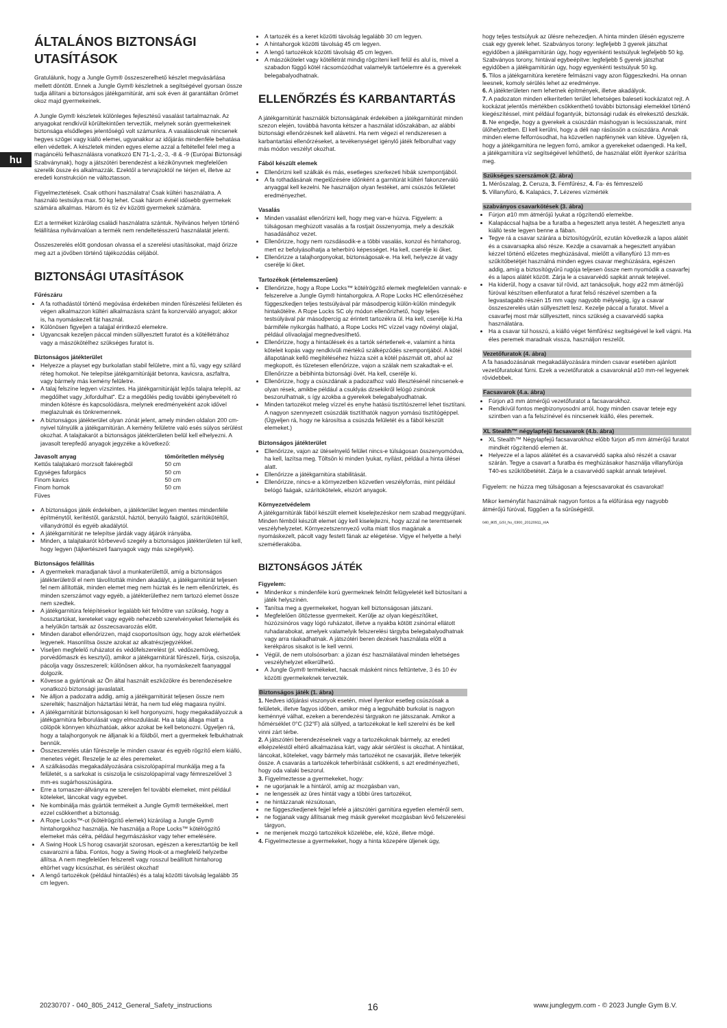hu
ÁLTALÁNOS BIZTONSÁGI UTASÍTÁSOK
Gratulálunk, hogy a Jungle Gym® összeszerelhető készlet megvásárlása mellett döntött. Ennek a Jungle Gym® készletnek a segítségével gyorsan össze tudja állítani a biztonságos játékgarnitúrát, ami sok éven át garantáltan örömet okoz majd gyermekeinek.
A Jungle Gym® készletek különleges fejlesztésű vasalást tartalmaznak. Az anyagokat rendkívül körültekintően terveztük, melynek során gyermekeinek biztonsága elsődleges jelentőségű volt számunkra. A vasalásoknak nincsenek hegyes szögei vagy kiálló elemei, ugyanakkor az időjárás mindenféle behatása ellen védettek. A készletek minden egyes eleme azzal a feltétellel felel meg a magáncélú felhasználásra vonatkozó EN 71-1,-2,-3, -8 & -9 (Európai Biztonsági Szabványnak), hogy a játszótéri berendezést a kézikönyvnek megfelelően szerelik össze és alkalmazzák. Ezektől a tervrajzoktól ne térjen el, illetve az eredeti konstrukción ne változtasson.
Figyelmeztetések. Csak otthoni használatra! Csak kültéri használatra. A használó testsúlya max. 50 kg lehet. Csak három évnél idősebb gyermekek számára alkalmas. Három és tíz év közötti gyermekek számára.
Ezt a terméket kizárólag családi használatra szántuk. Nyilvános helyen történő felállítása nyilvánvalóan a termék nem rendeltetésszerű használatát jelenti.
Összeszerelés előtt gondosan olvassa el a szerelési utasításokat, majd őrizze meg azt a jövőben történő tájékozódás céljából.
BIZTONSÁGI UTASÍTÁSOK
Fűrészáru
A fa rothadástól történő megóvása érdekében minden fűrészelési felületen és végen alkalmazzon kültéri alkalmazásra szánt fa konzerváló anyagot; akkor is, ha nyomáskezelt fát használ.
Különösen figyeljen a talajjal érintkező elemekre.
Ugyancsak kezeljen páccal minden süllyesztett furatot és a kötéllétrához vagy a mászókötélhez szükséges furatot is.
Biztonságos játékterület
Helyezze a playset egy burkolatlan stabil felületre, mint a fű, vagy egy szilárd réteg homokot. Ne telepítse játékgarnitúráját betonra, kavicsra, aszfaltra, vagy bármely más kemény felületre.
A talaj felszíne legyen vízszintes. Ha játékgarnitúráját lejtős talajra telepíti, az megdőlhet vagy „kifordulhat". Ez a megdőlés pedig további igénybevételt ró minden kötésre és kapcsolódásra, melynek eredményeként azok idővel meglazulnak és tönkremennek.
A biztonságos játékterület olyan zónát jelent, amely minden oldalon 200 cm-nyivel túlnyúlik a játékgarnitúrán. A kemény felületre való esés súlyos sérülést okozhat. A talajtakarót a biztonságos játékterületen belül kell elhelyezni. A javasolt terepfedő anyagok jegyzéke a következő:
| Javasolt anyag | tömörítetlen mélység |
| --- | --- |
| Kettős talajtakaró morzsolt fakéregből | 50 cm |
| Egységes faforgács | 50 cm |
| Finom kavics | 50 cm |
| Finom homok | 50 cm |
| Füves | |
A biztonságos játék érdekében, a játékterület legyen mentes mindenféle építménytől, kerítéstől, garázstól, háztól, benyúló faágtól, szárítókötéltől, villanydróttól és egyéb akadálytól.
A játékgarnitúrát ne telepítse járdák vagy átjárók irányába.
Minden, a talajtakarót körbevevő szegély a biztonságos játékterületen túl kell, hogy legyen (tájkertészeti faanyagok vagy más szegélyek).
Biztonságos felállítás
A gyermekek maradjanak távol a munkaterülettől, amíg a biztonságos játékterületről el nem távolították minden akadályt, a játékgarnitúrát teljesen fel nem állították, minden elemet meg nem húztak és le nem ellenőriztek, és minden szerszámot vagy egyéb, a játékterülethez nem tartozó elemet össze nem szedtek.
A játékgarnitúra felépítésekor legalább két felnőttre van szükség, hogy a hossztartókat, kereteket vagy egyéb nehezebb szerelvényeket felemeljék és a helyükön tartsák az összecsavarozás előtt.
Minden darabot ellenőrizzen, majd csoportosítson úgy, hogy azok elérhetőek legyenek. Hasonlítsa össze azokat az alkatrészjegyzékkel.
Viseljen megfelelő ruházatot és védőfelszerelést (pl. védőszemüveg, porvédőmaszk és kesztyű), amikor a játékgarnitúrát fűrészeli, fúrja, csiszolja, pácolja vagy összeszereli; különösen akkor, ha nyomáskezelt faanyaggal dolgozik.
Kövesse a gyártónak az Ön által használt eszközökre és berendezésekre vonatkozó biztonsági javaslatait.
Ne álljon a padozatra addig, amíg a játékgarnitúrát teljesen össze nem szerelték; használjon háztartási létrát, ha nem tud elég magasra nyúlni.
A játékgarnitúrát biztonságosan ki kell horgonyozni, hogy megakadályozzuk a játékgarnitúra felborulását vagy elmozdulását. Ha a talaj állaga miatt a cölöpök könnyen kihúzhatóak, akkor azokat be kell betonozni. Ügyeljen rá, hogy a talajhorgonyok ne álljanak ki a földből, mert a gyermekek felbukhatnak bennük.
Összeszerelés után fűrészelje le minden csavar és egyéb rögzítő elem kiálló, menetes végét. Reszelje le az éles peremeket.
A szálkásodás megakadályozására csiszolópapírral munkálja meg a fa felületét, s a sarkokat is csiszolja le csiszolópapírral vagy fémreszelővel 3 mm-es sugárhosszúságúra.
Erre a tornaszer-állványra ne szereljen fel további elemeket, mint például köteleket, láncokat vagy egyebet.
Ne kombinálja más gyártók termékeit a Jungle Gym® termékekkel, mert ezzel csökkenthet a biztonság.
A Rope Locks™-ot (kötélrögzítő elemek) kizárólag a Jungle Gym® hintahorgokhoz használja. Ne használja a Rope Locks™ kötélrögzítő elemeket más célra, például hegymászáskor vagy teher emelésére.
A Swing Hook LS horog csavarját szorosan, egészen a keresztartóig be kell csavarozni a fába. Fontos, hogy a Swing Hook-ot a megfelelő helyzetbe állítsa. A nem megfelelően felszerelt vagy rosszul beállított hintahorog eltörhet vagy kicsúszhat, és sérülést okozhat!
A lengő tartozékok (például hintaülés) és a talaj közötti távolság legalább 35 cm legyen.
A tartozék és a keret közötti távolság legalább 30 cm legyen.
A hintahorgok közötti távolság 45 cm legyen.
A lengő tartozékok közötti távolság 45 cm legyen.
A mászókötelet vagy kötéllétrát mindig rögzíteni kell felül és alul is, mivel a szabadon függő kötél rácsomózódhat valamelyik tartóelemre és a gyerekek belegabalyodhatnak.
ELLENŐRZÉS ÉS KARBANTARTÁS
A játékgarnitúrát használók biztonságának érdekében a játékgarnitúrát minden szezon elején, továbbá havonta kétszer a használat időszakában, az alábbi biztonsági ellenőrzésnek kell alávetni. Ha nem végezi el rendszeresen a karbantartási ellenőrzéseket, a tevékenységet igénylő játék felborulhat vagy más módon veszélyt okozhat.
Fából készült elemek
Ellenőrizni kell szálkák és más, esetleges szerkezeti hibák szempontjából.
A fa rothadásának megelőzésére időnként a garnitúrát kültéri fakonzerváló anyaggal kell kezelni. Ne használjon olyan festéket, ami csúszós felületet eredményezhet.
Vasalás
Minden vasalást ellenőrizni kell, hogy meg van-e húzva. Figyelem: a túlságosan meghúzott vasalás a fa rostjait összenyomja, mely a deszkák hasadásához vezet.
Ellenőrizze, hogy nem rozsdásodik-e a többi vasalás, konzol és hintahorog, mert ez befolyásolhatja a teherbíró képességet. Ha kell, cserélje ki őket.
Ellenőrizze a talajhorgonyokat, biztonságosak-e. Ha kell, helyezze át vagy cserélje ki őket.
Tartozékok (értelemszerűen)
Ellenőrizze, hogy a Rope Locks™ kötélrögzítő elemek megfelelően vannak- e felszerelve a Jungle Gym® hintahorgokra. A Rope Locks HC ellenőrzéséhez függeszkedjen teljes testsúlyával pár másodpercig külön-külön mindegyik hintakötélre. A Rope Locks SC oly módon ellenőrizhető, hogy teljes testsúlyával pár másodpercig az érintett tartozékra ül. Ha kell, cserélje ki.Ha bármiféle nyikorgás hallható, a Rope Locks HC vízzel vagy növényi olajjal, például olívaolajjal megnedvesíthető.
Ellenőrizze, hogy a hintaülések és a tartók sértetlenek-e, valamint a hinta köteleit kopás vagy rendkívüli mértékű szálképződés szempontjából. A kötél állapotának kellő megítéléséhez húzza szét a kötél pászmáit ott, ahol az megkopott, és tüzetesen ellenőrizze, vajon a szálak nem szakadtak-e el. Ellenőrizze a bébihinta biztonsági övét. Ha kell, cserélje ki.
Ellenőrizze, hogy a csúszdának a padozathoz való illesztésénél nincsenek-e olyan rések, amikbe például a csuklyás dzsekikről lelógó zsinórok beszorulhatnak, s így azokba a gyerekek belegabalyodhatnak.
Minden tartozékot meleg vízzel és enyhe hatású tisztítószerrel lehet tisztítani. A nagyon szennyezett csúszdák tisztíthatók nagyon yomású tisztítógéppel. (Ügyeljen rá, hogy ne károsítsa a csúszda felületét és a fából készült elemeket.)
Biztonságos játékterület
Ellenőrizze, vajon az ütéselnyelő felület nincs-e túlságosan összenyomódva, ha kell, lazítsa meg. Töltsön ki minden lyukat, nyílást, például a hinta ülései alatt.
Ellenőrizze a játékgarnitúra stabilitását.
Ellenőrizze, nincs-e a környezetben közvetlen veszélyforrás, mint például belógó faágak, szárítókötelek, elszórt anyagok.
Környezetvédelem
A játékgarnitúrák fából készült elemeit kiselejtezéskor nem szabad meggyújtani. Minden fémből készült elemet úgy kell kiselejtezni, hogy azzal ne teremtsenek veszélyhelyzetet. Környezetszennyező volta miatt tilos magának a nyomáskezelt, pácolt vagy festett fának az elégetése. Vigye el helyette a helyi szemétlerakóba.
BIZTONSÁGOS JÁTÉK
Figyelem:
Mindenkor s mindenféle korú gyermeknek felnőtt felügyeletét kell biztosítani a játék helyszínén.
Tanítsa meg a gyermekeket, hogyan kell biztonságosan játszani.
Megfelelően öltöztesse gyermekeit. Kerülje az olyan kiegészítőket, húzózsinóros vagy lógó ruházatot, illetve a nyakba kötött zsinórral ellátott ruhadarabokat, amelyek valamelyik felszerelési tárgyba belegabalyodhatnak vagy arra ráakadhatnak. A játszótéri beren dezések használata előtt a kerékpáros sisakot is le kell venni.
Végül, de nem utolsósorban: a józan ész használatával minden lehetséges veszélyhelyzet elkerülhető.
A Jungle Gym® termékeket, hacsak másként nincs feltüntetve, 3 és 10 év közötti gyermekeknek tervezték.
Biztonságos játék (1. ábra)
1. Nedves időjárási viszonyok esetén, mivel ilyenkor esetleg csúszósak a felületek, illetve fagyos időben, amikor még a legpuhább burkolat is nagyon keménnyé válhat, ezeken a berendezési tárgyakon ne játsszanak. Amikor a hőmérséklet 0°C (32°F) alá süllyed, a tartozékokat le kell szerelni és be kell vinni zárt térbe.
2. A játszótéri berendezéseknek vagy a tartozékoknak bármely, az eredeti elképzeléstől eltérő alkalmazása kárt, vagy akár sérülést is okozhat. A hintákat, láncokat, köteleket, vagy bármely más tartozékot ne csavarják, illetve tekerjék össze. A csavarás a tartozékok teherbírását csökkenti, s azt eredményezheti, hogy oda valaki beszorul.
3. Figyelmeztesse a gyermekeket, hogy:
ne ugorjanak le a hintáról, amíg az mozgásban van,
ne lengessék az üres hintát vagy a többi üres tartozékot,
ne hintázzanak rézsútosan,
ne függeszkedjenek fejjel lefelé a játszótéri garnitúra egyetlen eleméről sem,
ne fogjanak vagy állítsanak meg másik gyereket mozgásban lévő felszerelési tárgyon,
ne menjenek mozgó tartozékok közelébe, elé, közé, illetve mögé.
4. Figyelmeztesse a gyermekeket, hogy a hinta közepére üljenek úgy,
hogy teljes testsúlyuk az ülésre nehezedjen. A hinta minden ülésén egyszerre csak egy gyerek lehet. Szabványos torony: legfeljebb 3 gyerek játszhat egyidőben a játékgarnitúrán úgy, hogy egyenkénti testsúlyuk legfeljebb 50 kg. Szabványos torony, hintával egybeépítve: legfeljebb 5 gyerek játszhat egyidőben a játékgarnitúrán úgy, hogy egyenkénti testsúlyuk 50 kg.
5. Tilos a játékgarnitúra keretére felmászni vagy azon függeszkedni. Ha onnan leesnek, komoly sérülés lehet az eredménye.
6. A játékterületen nem lehetnek építmények, illetve akadályok.
7. A padozaton minden elkerítetlen terület lehetséges baleseti kockázatot rejt. A kockázat jelentős mértékben csökkenthető további biztonsági elemekkel történő kiegészítéssel, mint például fogantyúk, biztonsági rudak és elrekesztő deszkák.
8. Ne engedje, hogy a gyerekek a csúszdán máshogyan is lecsússzanak, mint ülőhelyzetben. El kell kerülni, hogy a déli nap rásüssön a csúszdára. Annak minden eleme felforrósodhat, ha közvetlen napfénynek van kitéve. Ügyeljen rá, hogy a játékgarnitúra ne legyen forró, amikor a gyerekeket odaengedi. Ha kell, a játékgarnitúra víz segítségével lehűthető, de használat előtt ilyenkor szárítsa meg.
Szükséges szerszámok (2. ábra)
1. Mérőszalag, 2. Ceruza, 3. Fémfűrész, 4. Fa- és fémreszelő
5. Villanyfúró, 6. Kalapács, 7. Lézeres vízmérték
szabványos csavarkötések (3. ábra)
Fúrjon ø10 mm átmérőjű lyukat a rögzítendő elemekbe.
Kalapáccsal hajtsa be a furatba a hegesztett anya testét. A hegesztett anya kiálló teste legyen benne a fában.
Tegye rá a csavar szárára a biztosítógyűrűt, ezután következik a lapos alátét és a csavarsapka alsó része. Kezdje a csavarnak a hegesztett anyában kézzel történő előzetes meghúzásával, mielőtt a villanyfúró 13 mm-es szűkítőbetétjét használná minden egyes csavar meghúzására, egészen addig, amíg a biztosítógyűrű rugója teljesen össze nem nyomódik a csavarfej és a lapos alátét között. Zárja le a csavarvédő sapkát annak tetejével.
Ha kiderül, hogy a csavar túl rövid, azt tanácsoljuk, hogy ø22 mm átmérőjű fúróval készítsen ellenfuratot a furat felső részével szemben a fa legvastagabb részén 15 mm vagy nagyobb mélységig, így a csavar összeszerelés után süllyesztett lesz. Kezelje páccal a furatot. Mivel a csavarfej most már süllyesztett, nincs szükség a csavarvédő sapka használatára.
Ha a csavar túl hosszú, a kiálló véget fémfűrész segítségével le kell vágni. Ha éles peremek maradnak vissza, használjon reszelőt.
Vezetőfuratok (4. ábra)
A fa hasadozásának megakadályozására minden csavar esetében ajánlott vezetőfuratokat fúrni. Ezek a vezetőfuratok a csavaroknál ø10 mm-rel legyenek rövidebbek.
Facsavarok (4.a. ábra)
Fúrjon ø3 mm átmérőjű vezetőfuratot a facsavarokhoz.
Rendkívül fontos megbizonyosodni arról, hogy minden csavar teteje egy szintben van a fa felszínével és nincsenek kiálló, éles peremek.
XL Stealth™ négylapfejű facsavarok (4.b. ábra)
XL Stealth™ Négylapfejű facsavarokhoz előbb fúrjon ø5 mm átmérőjű furatot mindkét rögzítendő elemen át.
Helyezze el a lapos alátétet és a csavarvédő sapka alsó részét a csavar szárán. Tegye a csavart a furatba és meghúzásakor használja villanyfúrója T40-es szűkítőbetétét. Zárja le a csavarvédő sapkát annak tetejével.
Figyelem: ne húzza meg túlságosan a fejescsavarokat és csavarokat!
Mikor keményfát használnak nagyon fontos a fa előfúrása egy nagyobb átmérőjű fúróval, függően a fa sűrűségétől.
040_805_GSI_hu_0300_20120911_nIA
20230707 - 040_805_2412_General_Safety_instructions 16 www.junglegym.com - © 2023 Jungle Gym B.V.